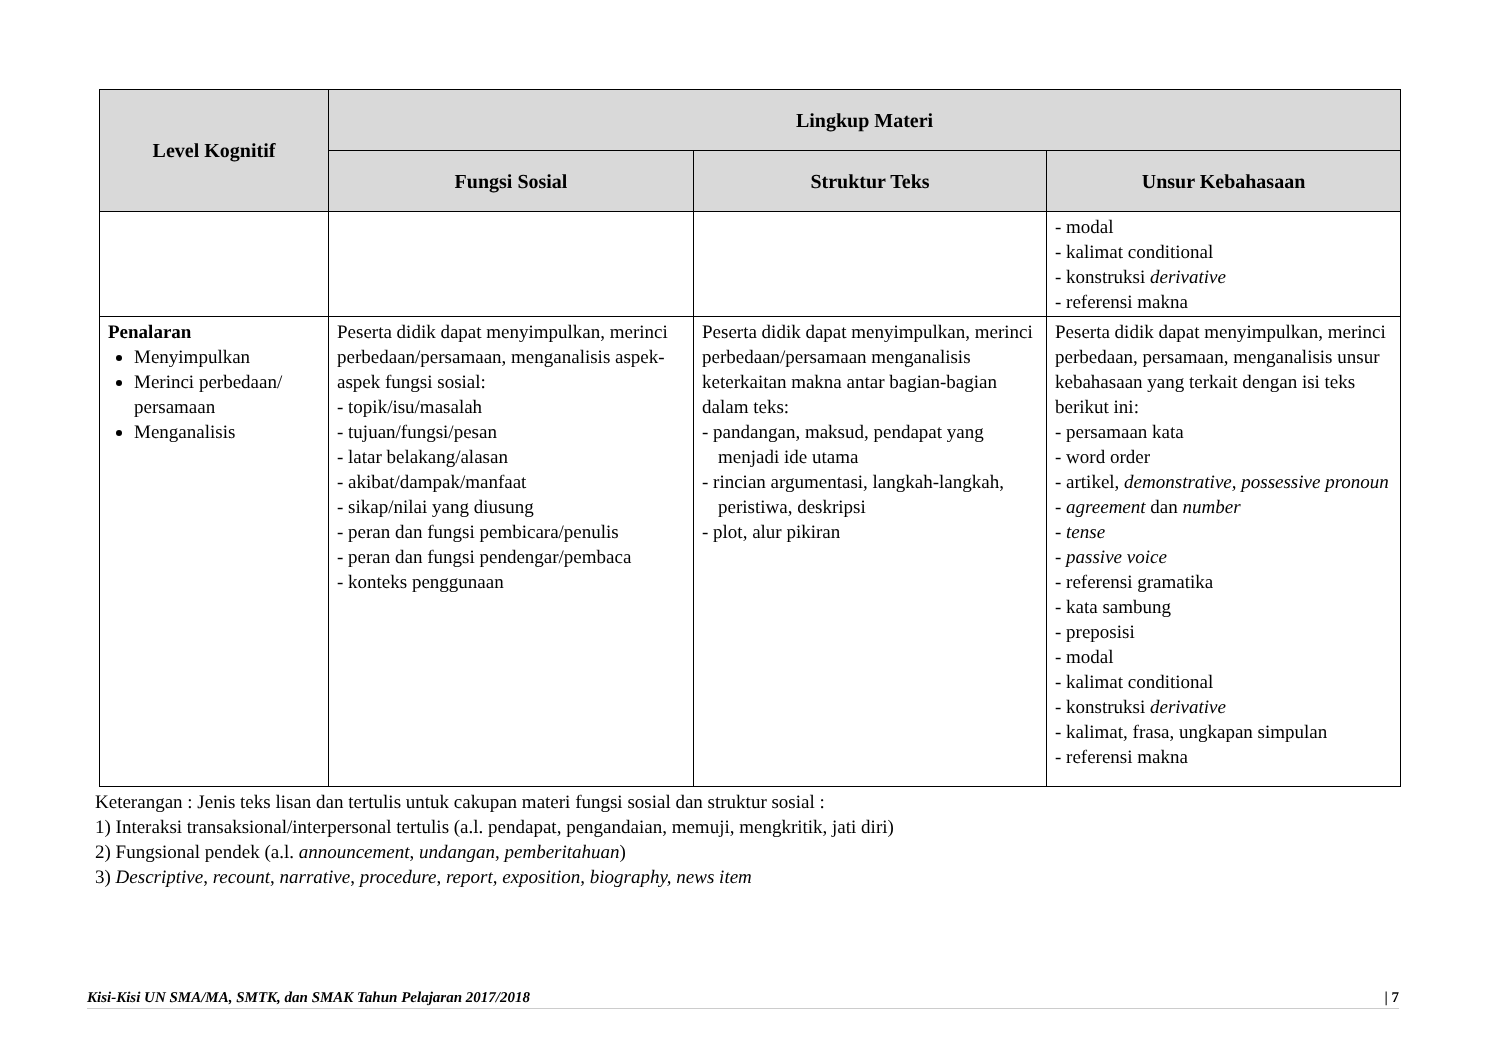| Level Kognitif | Lingkup Materi | | |
| --- | --- | --- | --- |
| | Fungsi Sosial | Struktur Teks | Unsur Kebahasaan |
| | | | - modal - kalimat conditional - konstruksi derivative - referensi makna |
| Penalaran Menyimpulkan Merinci perbedaan/ persamaan Menganalisis | Peserta didik dapat menyimpulkan, merinci perbedaan/persamaan, menganalisis aspek-aspek fungsi sosial: - topik/isu/masalah - tujuan/fungsi/pesan - latar belakang/alasan - akibat/dampak/manfaat - sikap/nilai yang diusung - peran dan fungsi pembicara/penulis - peran dan fungsi pendengar/pembaca - konteks penggunaan | Peserta didik dapat menyimpulkan, merinci perbedaan/persamaan menganalisis keterkaitan makna antar bagian-bagian dalam teks: - pandangan, maksud, pendapat yang menjadi ide utama - rincian argumentasi, langkah-langkah, peristiwa, deskripsi - plot, alur pikiran | Peserta didik dapat menyimpulkan, merinci perbedaan, persamaan, menganalisis unsur kebahasaan yang terkait dengan isi teks berikut ini: - persamaan kata - word order - artikel, demonstrative, possessive pronoun - agreement dan number - tense - passive voice - referensi gramatika - kata sambung - preposisi - modal - kalimat conditional - konstruksi derivative - kalimat, frasa, ungkapan simpulan - referensi makna |
Keterangan : Jenis teks lisan dan tertulis untuk cakupan materi fungsi sosial dan struktur sosial :
1) Interaksi transaksional/interpersonal tertulis (a.l. pendapat, pengandaian, memuji, mengkritik, jati diri)
2) Fungsional pendek (a.l. announcement, undangan, pemberitahuan)
3) Descriptive, recount, narrative, procedure, report, exposition, biography, news item
Kisi-Kisi UN SMA/MA, SMTK, dan SMAK Tahun Pelajaran 2017/2018 | 7